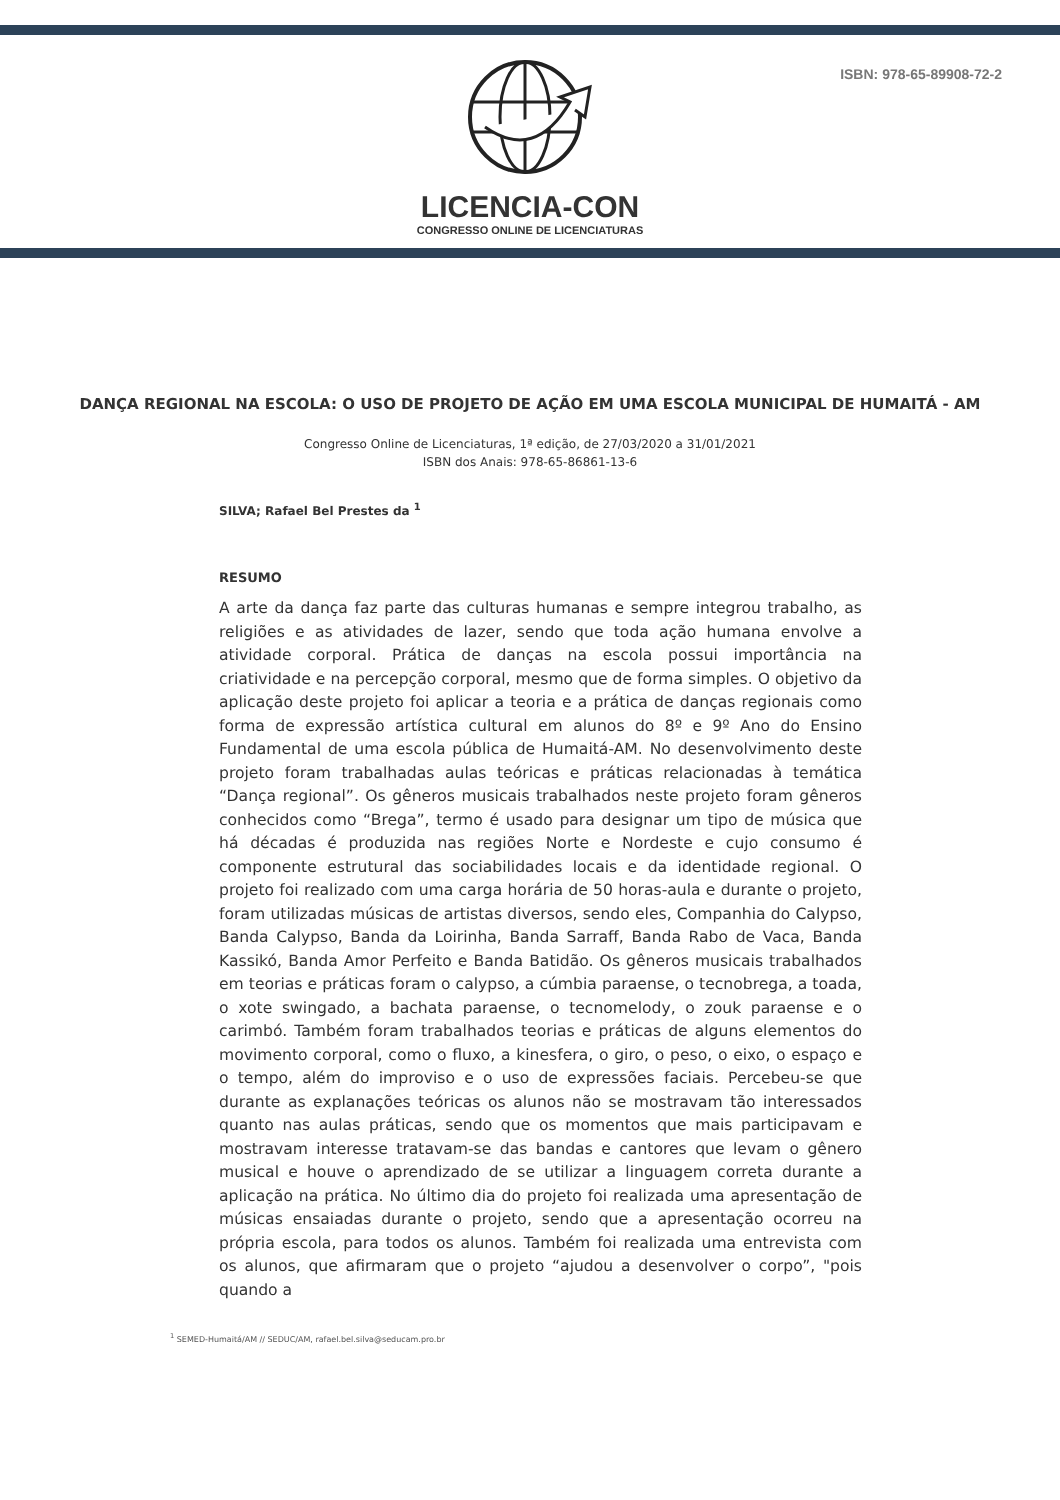LICENCIA-CON
CONGRESSO ONLINE DE LICENCIATURAS
ISBN: 978-65-89908-72-2
DANÇA REGIONAL NA ESCOLA: O USO DE PROJETO DE AÇÃO EM UMA ESCOLA MUNICIPAL DE HUMAITÁ - AM
Congresso Online de Licenciaturas, 1ª edição, de 27/03/2020 a 31/01/2021
ISBN dos Anais: 978-65-86861-13-6
SILVA; Rafael Bel Prestes da <sup>1</sup>
RESUMO
A arte da dança faz parte das culturas humanas e sempre integrou trabalho, as religiões e as atividades de lazer, sendo que toda ação humana envolve a atividade corporal. Prática de danças na escola possui importância na criatividade e na percepção corporal, mesmo que de forma simples. O objetivo da aplicação deste projeto foi aplicar a teoria e a prática de danças regionais como forma de expressão artística cultural em alunos do 8º e 9º Ano do Ensino Fundamental de uma escola pública de Humaitá-AM. No desenvolvimento deste projeto foram trabalhadas aulas teóricas e práticas relacionadas à temática “Dança regional”. Os gêneros musicais trabalhados neste projeto foram gêneros conhecidos como “Brega”, termo é usado para designar um tipo de música que há décadas é produzida nas regiões Norte e Nordeste e cujo consumo é componente estrutural das sociabilidades locais e da identidade regional. O projeto foi realizado com uma carga horária de 50 horas-aula e durante o projeto, foram utilizadas músicas de artistas diversos, sendo eles, Companhia do Calypso, Banda Calypso, Banda da Loirinha, Banda Sarraff, Banda Rabo de Vaca, Banda Kassikó, Banda Amor Perfeito e Banda Batidão. Os gêneros musicais trabalhados em teorias e práticas foram o calypso, a cúmbia paraense, o tecnobrega, a toada, o xote swingado, a bachata paraense, o tecnomelody, o zouk paraense e o carimbó. Também foram trabalhados teorias e práticas de alguns elementos do movimento corporal, como o fluxo, a kinesfera, o giro, o peso, o eixo, o espaço e o tempo, além do improviso e o uso de expressões faciais. Percebeu-se que durante as explanações teóricas os alunos não se mostravam tão interessados quanto nas aulas práticas, sendo que os momentos que mais participavam e mostravam interesse tratavam-se das bandas e cantores que levam o gênero musical e houve o aprendizado de se utilizar a linguagem correta durante a aplicação na prática. No último dia do projeto foi realizada uma apresentação de músicas ensaiadas durante o projeto, sendo que a apresentação ocorreu na própria escola, para todos os alunos. Também foi realizada uma entrevista com os alunos, que afirmaram que o projeto “ajudou a desenvolver o corpo”, "pois quando a
<sup>1</sup> SEMED-Humaitá/AM // SEDUC/AM, rafael.bel.silva@seducam.pro.br